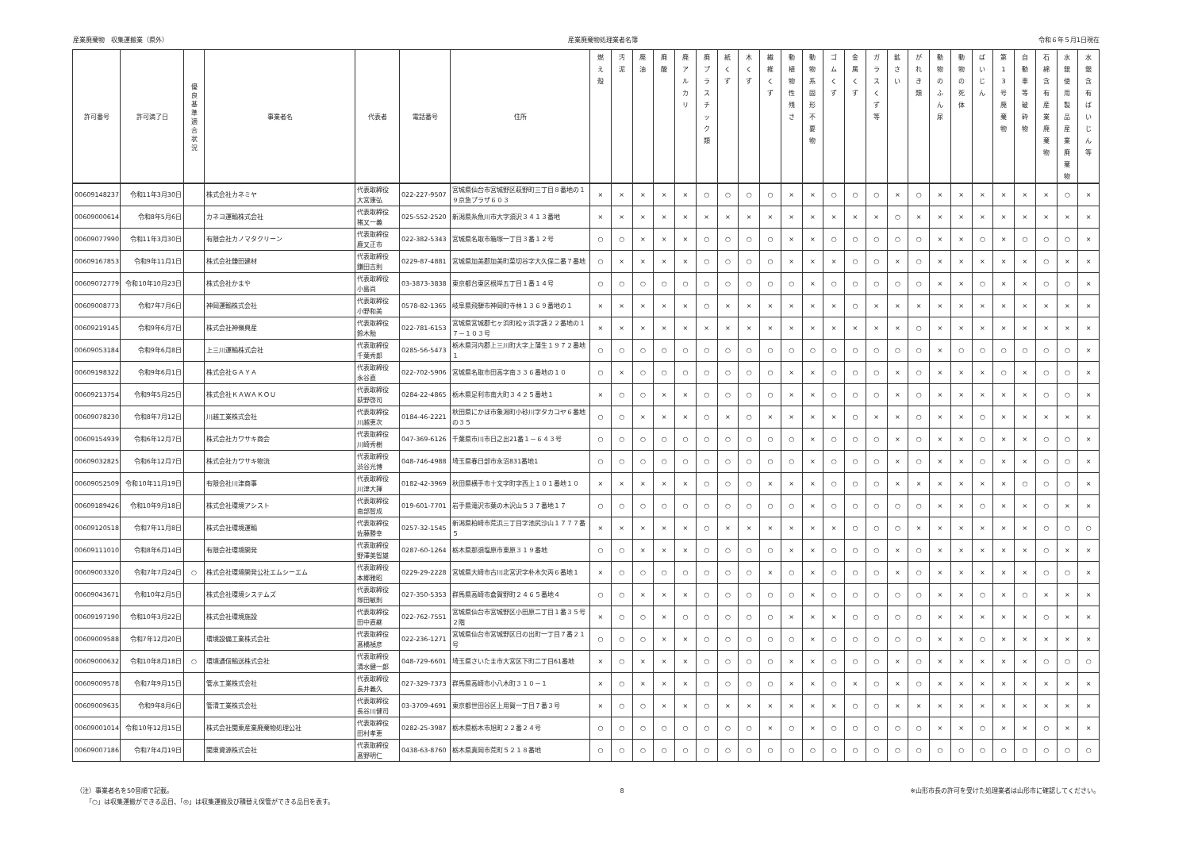産業廃棄物　収集運搬業（県外） 産業廃棄物処理業者名簿 令和６年５月1日現在
| 許可番号 | 許可満了日 | 優 良 基 準 適 合 状 況 | 事業者名 | 代表者 | 電話番号 | 住所 | 燃 え 殻 | 汚 泥 | 廃 油 | 廃 酸 | 廃 ア ル カ リ | 廃 プ ラ ス チ ッ ク 類 | 紙 く ず | 木 く ず | 繊 維 く ず | 動 植 物 性 残 さ | 動 物 系 固 形 不 要 物 | ゴ ム く ず | 金 属 く ず | ガ ラ ス く ず 等 | 鉱 さ い | が れ き 類 | 動 物 の ふ ん 尿 | 動 物 の 死 体 | ば い じ ん | 第 1 3 号 廃 棄 物 | 自 動 車 等 破 砕 物 | 石 綿 含 有 産 業 廃 棄 物 | 水 銀 使 用 製 品 産 業 廃 棄 物 | 水 銀 含 有 ば い じ ん 等 |
| --- | --- | --- | --- | --- | --- | --- | --- | --- | --- | --- | --- | --- | --- | --- | --- | --- | --- | --- | --- | --- | --- | --- | --- | --- | --- | --- | --- | --- | --- | --- |
| 00609148237 | 令和11年3月30日 | | 株式会社カネミヤ | 代表取締役 大宮康弘 | 022-227-9507 | 宮城県仙台市宮城野区萩野町三丁目８番地の１９京急プラザ６０３ | × | × | × | × | × | ○ | ○ | ○ | ○ | × | × | ○ | ○ | ○ | × | ○ | × | × | × | × | × | × | ○ | × |
| 00609000614 | 令和8年5月6日 | | カネヨ運輸株式会社 | 代表取締役 猪又一義 | 025-552-2520 | 新潟県糸魚川市大字須沢３４１３番地 | × | × | × | × | × | × | × | × | × | × | × | × | × | × | ○ | × | × | × | × | × | × | × | × | × |
| 00609077990 | 令和11年3月30日 | | 有限会社カノマタクリーン | 代表取締役 鹿又正市 | 022-382-5343 | 宮城県名取市箱塚一丁目３番１２号 | ○ | ○ | × | × | × | ○ | ○ | ○ | ○ | × | × | ○ | ○ | ○ | ○ | ○ | × | × | ○ | × | ○ | ○ | ○ | × |
| 00609167853 | 令和9年11月1日 | | 株式会社鎌田建材 | 代表取締役 鎌田吉則 | 0229-87-4881 | 宮城県加美郡加美町菜切谷字大久保二番７番地 | ○ | × | × | × | × | ○ | ○ | ○ | ○ | × | × | × | ○ | ○ | × | ○ | × | × | × | × | × | ○ | × | × |
| 00609072779 | 令和10年10月23日 | | 株式会社かまや | 代表取締役 小島尚 | 03-3873-3838 | 東京都台東区根岸五丁目１番１４号 | ○ | ○ | ○ | ○ | ○ | ○ | ○ | ○ | ○ | ○ | × | ○ | ○ | ○ | ○ | ○ | × | × | ○ | × | × | ○ | ○ | × |
| 00609008773 | 令和7年7月6日 | | 神岡運輸株式会社 | 代表取締役 小野和美 | 0578-82-1365 | 岐阜県飛騨市神岡町寺林１３６９番地の１ | × | × | × | × | × | ○ | × | × | × | × | × | × | ○ | × | × | × | × | × | × | × | × | × | × | × |
| 00609219145 | 令和9年6月7日 | | 株式会社神嶺興産 | 代表取締役 鈴木勉 | 022-781-6153 | 宮城県宮城郡七ヶ浜町松ヶ浜字謡２２番地の１７－１０３号 | × | × | × | × | × | × | × | × | × | × | × | × | × | × | × | ○ | × | × | × | × | × | × | × | × |
| 00609053184 | 令和9年6月8日 | | 上三川運輸株式会社 | 代表取締役 千葉秀郎 | 0285-56-5473 | 栃木県河内郡上三川町大字上蒲生１９７２番地１ | ○ | ○ | ○ | ○ | ○ | ○ | ○ | ○ | ○ | ○ | ○ | ○ | ○ | ○ | ○ | ○ | × | ○ | ○ | ○ | ○ | ○ | ○ | × |
| 00609198322 | 令和9年6月1日 | | 株式会社ＧＡＹＡ | 代表取締役 永谷直 | 022-702-5906 | 宮城県名取市田高字南３３６番地の１０ | ○ | × | ○ | ○ | ○ | ○ | ○ | ○ | ○ | × | × | ○ | ○ | ○ | × | ○ | × | × | × | ○ | × | ○ | ○ | × |
| 00609213754 | 令和9年5月25日 | | 株式会社ＫＡＷＡＫＯＵ | 代表取締役 荻野啓司 | 0284-22-4865 | 栃木県足利市南大町３４２５番地１ | × | ○ | ○ | × | × | ○ | ○ | ○ | ○ | × | × | ○ | ○ | ○ | × | ○ | × | × | × | × | × | ○ | ○ | × |
| 00609078230 | 令和8年7月12日 | | 川越工業株式会社 | 代表取締役 川越恵次 | 0184-46-2221 | 秋田県にかほ市象潟町小砂川字タカコヤ６番地の３５ | ○ | ○ | × | × | × | ○ | × | ○ | × | × | × | × | ○ | × | × | ○ | × | × | ○ | × | × | × | × | × |
| 00609154939 | 令和6年12月7日 | | 株式会社カワサキ商会 | 代表取締役 川崎秀樹 | 047-369-6126 | 千葉県市川市日之出21番１－６４３号 | ○ | ○ | ○ | ○ | ○ | ○ | ○ | ○ | ○ | ○ | × | ○ | ○ | ○ | × | ○ | × | × | ○ | × | × | ○ | ○ | × |
| 00609032825 | 令和6年12月7日 | | 株式会社カワサキ物流 | 代表取締役 渋谷光博 | 048-746-4988 | 埼玉県春日部市永沼831番地1 | ○ | ○ | ○ | ○ | ○ | ○ | ○ | ○ | ○ | ○ | × | ○ | ○ | ○ | × | ○ | × | × | ○ | × | × | ○ | ○ | × |
| 00609052509 | 令和10年11月19日 | | 有限会社川津商事 | 代表取締役 川津大揮 | 0182-42-3969 | 秋田県横手市十文字町字西上１０１番地１０ | × | × | × | × | × | ○ | ○ | ○ | × | × | × | ○ | ○ | ○ | × | × | × | × | × | × | ○ | ○ | ○ | × |
| 00609189426 | 令和10年9月18日 | | 株式会社環境アシスト | 代表取締役 南部智成 | 019-601-7701 | 岩手県滝沢市葉の木沢山５３７番地１７ | ○ | ○ | ○ | ○ | ○ | ○ | ○ | ○ | ○ | ○ | × | ○ | ○ | ○ | ○ | ○ | × | × | ○ | × | × | ○ | × | × |
| 00609120518 | 令和7年11月8日 | | 株式会社環境運輸 | 代表取締役 佐藤勝幸 | 0257-32-1545 | 新潟県柏崎市荒浜三丁目字池尻沙山１７７７番５ | × | × | × | × | × | ○ | × | × | × | × | × | × | ○ | ○ | ○ | × | × | × | × | × | × | ○ | ○ | ○ |
| 00609111010 | 令和8年6月14日 | | 有限会社環境開発 | 代表取締役 野澤美智雄 | 0287-60-1264 | 栃木県那須塩原市東原３１９番地 | ○ | ○ | × | × | × | ○ | ○ | ○ | ○ | × | × | ○ | ○ | ○ | × | ○ | × | × | × | × | × | ○ | × | × |
| 00609003320 | 令和7年7月24日 | ○ | 株式会社環境開発公社エムシーエム | 代表取締役 本郷雅昭 | 0229-29-2228 | 宮城県大崎市古川北宮沢字朴木欠丙６番地１ | × | ○ | ○ | ○ | ○ | ○ | ○ | ○ | × | ○ | × | ○ | ○ | ○ | × | ○ | × | × | × | × | × | ○ | ○ | × |
| 00609043671 | 令和10年2月5日 | | 株式会社環境システムズ | 代表取締役 塚田敏則 | 027-350-5353 | 群馬県高崎市倉賀野町２４６５番地４ | ○ | ○ | × | × | × | ○ | ○ | ○ | ○ | ○ | × | ○ | ○ | ○ | ○ | ○ | × | × | ○ | × | ○ | × | × | × |
| 00609197190 | 令和10年3月22日 | | 株式会社環境施設 | 代表取締役 田中直継 | 022-762-7551 | 宮城県仙台市宮城野区小田原二丁目１番３５号２階 | × | ○ | ○ | × | ○ | ○ | ○ | ○ | ○ | × | × | × | ○ | ○ | ○ | ○ | × | × | × | × | × | ○ | × | × |
| 00609009588 | 令和7年12月20日 | | 環境設備工業株式会社 | 代表取締役 髙橋禎彦 | 022-236-1271 | 宮城県仙台市宮城野区日の出町一丁目７番２１号 | ○ | ○ | ○ | × | × | ○ | ○ | ○ | ○ | ○ | × | ○ | ○ | ○ | ○ | ○ | × | × | ○ | × | × | × | × | × |
| 00609000632 | 令和10年8月18日 | ○ | 環境通信輸送株式会社 | 代表取締役 清水健一郎 | 048-729-6601 | 埼玉県さいたま市大宮区下町二丁目61番地 | × | ○ | × | × | × | ○ | ○ | ○ | ○ | × | × | ○ | ○ | ○ | × | ○ | × | × | × | × | × | ○ | ○ | ○ |
| 00609009578 | 令和7年9月15日 | | 管水工業株式会社 | 代表取締役 長井義久 | 027-329-7373 | 群馬県高崎市小八木町３１０－１ | × | ○ | × | × | × | ○ | ○ | ○ | ○ | × | × | ○ | × | ○ | × | ○ | × | × | × | × | × | × | × | × |
| 00609009635 | 令和9年8月6日 | | 管清工業株式会社 | 代表取締役 長谷川健司 | 03-3709-4691 | 東京都世田谷区上用賀一丁目７番３号 | × | ○ | ○ | × | × | ○ | × | × | × | × | × | × | ○ | ○ | × | × | × | × | × | × | × | × | × | × |
| 00609001014 | 令和10年12月15日 | | 株式会社関東産業廃棄物処理公社 | 代表取締役 田村孝恵 | 0282-25-3987 | 栃木県栃木市旭町２２番２４号 | ○ | ○ | ○ | ○ | ○ | ○ | ○ | ○ | × | ○ | × | ○ | ○ | ○ | ○ | ○ | × | × | ○ | × | × | ○ | × | × |
| 00609007186 | 令和7年4月19日 | | 関東資源株式会社 | 代表取締役 髙野明仁 | 0438-63-8760 | 栃木県真岡市荒町５２１８番地 | ○ | ○ | ○ | ○ | ○ | ○ | ○ | ○ | ○ | ○ | ○ | ○ | ○ | ○ | ○ | ○ | ○ | ○ | ○ | ○ | ○ | ○ | ○ | ○ |
（注）事業者名を50音順で記載。
　　「○」は収集運搬ができる品目、「◎」は収集運搬及び積替え保管ができる品目を表す。
8 ※山形市長の許可を受けた処理業者は山形市に確認してください。